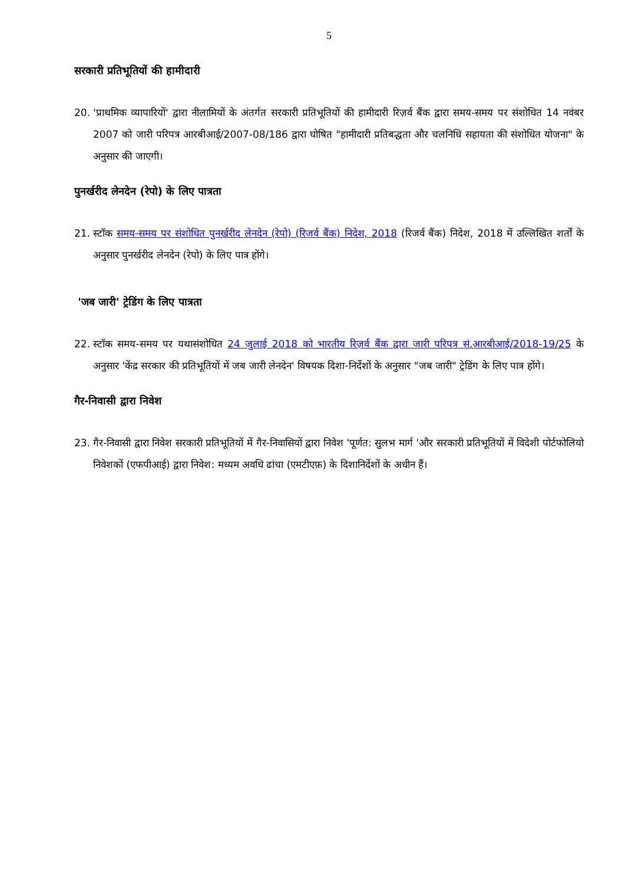5
सरकारी प्रतिभूतियों की हामीदारी
20. 'प्राथमिक व्यापारियों' द्वारा नीलामियों के अंतर्गत सरकारी प्रतिभूतियों की हामीदारी रिज़र्व बैंक द्वारा समय-समय पर संशोधित 14 नवंबर 2007 को जारी परिपत्र आरबीआई/2007-08/186 द्वारा घोषित "हामीदारी प्रतिबद्धता और चलनिधि सहायता की संशोधित योजना" के अनुसार की जाएगी।
पुनर्खरीद लेनदेन (रेपो) के लिए पात्रता
21. स्टॉक समय-समय पर संशोधित पुनर्खरीद लेनदेन (रेपो) (रिजर्व बैंक) निदेश, 2018 (रिजर्व बैंक) निदेश, 2018 में उल्लिखित शर्तों के अनुसार पुनर्खरीद लेनदेन (रेपो) के लिए पात्र होंगे।
'जब जारी' ट्रेडिंग के लिए पात्रता
22. स्टॉक समय-समय पर यथासंशोधित 24 जुलाई 2018 को भारतीय रिज़र्व बैंक द्वारा जारी परिपत्र सं.आरबीआई/2018-19/25 के अनुसार 'केंद्र सरकार की प्रतिभूतियों में जब जारी लेनदेन' विषयक दिशा-निर्देशों के अनुसार "जब जारी" ट्रेडिंग के लिए पात्र होंगे।
गैर-निवासी द्वारा निवेश
23. गैर-निवासी द्वारा निवेश सरकारी प्रतिभूतियों में गैर-निवासियों द्वारा निवेश 'पूर्णत: सुलभ मार्ग 'और सरकारी प्रतिभूतियों में विदेशी पोर्टफोलियो निवेशकों (एफपीआई) द्वारा निवेश: मध्यम अवधि ढांचा (एमटीएफ़) के दिशानिर्देशों के अधीन हैं।